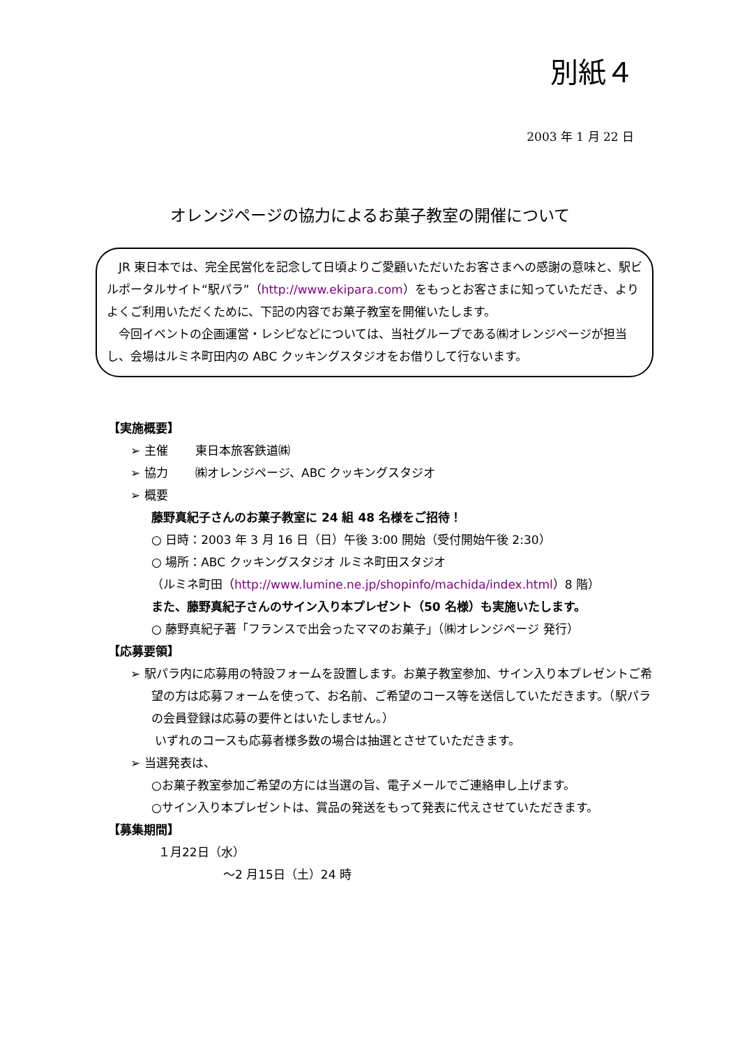別紙４
2003 年 1 月 22 日
オレンジページの協力によるお菓子教室の開催について
JR 東日本では、完全民営化を記念して日頃よりご愛顧いただいたお客さまへの感謝の意味と、駅ビルポータルサイト“駅パラ”（http://www.ekipara.com）をもっとお客さまに知っていただき、よりよくご利用いただくために、下記の内容でお菓子教室を開催いたします。
今回イベントの企画運営・レシピなどについては、当社グループである㈱オレンジページが担当し、会場はルミネ町田内の ABC クッキングスタジオをお借りして行ないます。
【実施概要】
➢ 主催　　 東日本旅客鉄道㈱
➢ 協力　　 ㈱オレンジページ、ABC クッキングスタジオ
➢ 概要
藤野真紀子さんのお菓子教室に 24 組 48 名様をご招待！
○ 日時：2003 年 3 月 16 日（日）午後 3:00 開始（受付開始午後 2:30）
○ 場所：ABC クッキングスタジオ ルミネ町田スタジオ
（ルミネ町田（http://www.lumine.ne.jp/shopinfo/machida/index.html）8 階）
また、藤野真紀子さんのサイン入り本プレゼント（50 名様）も実施いたします。
○ 藤野真紀子著「フランスで出会ったママのお菓子」（㈱オレンジページ 発行）
【応募要領】
➢ 駅パラ内に応募用の特設フォームを設置します。お菓子教室参加、サイン入り本プレゼントご希望の方は応募フォームを使って、お名前、ご希望のコース等を送信していただきます。（駅パラの会員登録は応募の要件とはいたしません。）
いずれのコースも応募者様多数の場合は抽選とさせていただきます。
➢ 当選発表は、
○お菓子教室参加ご希望の方には当選の旨、電子メールでご連絡申し上げます。
○サイン入り本プレゼントは、賞品の発送をもって発表に代えさせていただきます。
【募集期間】
１月22日（水）
～2 月15日（土）24 時